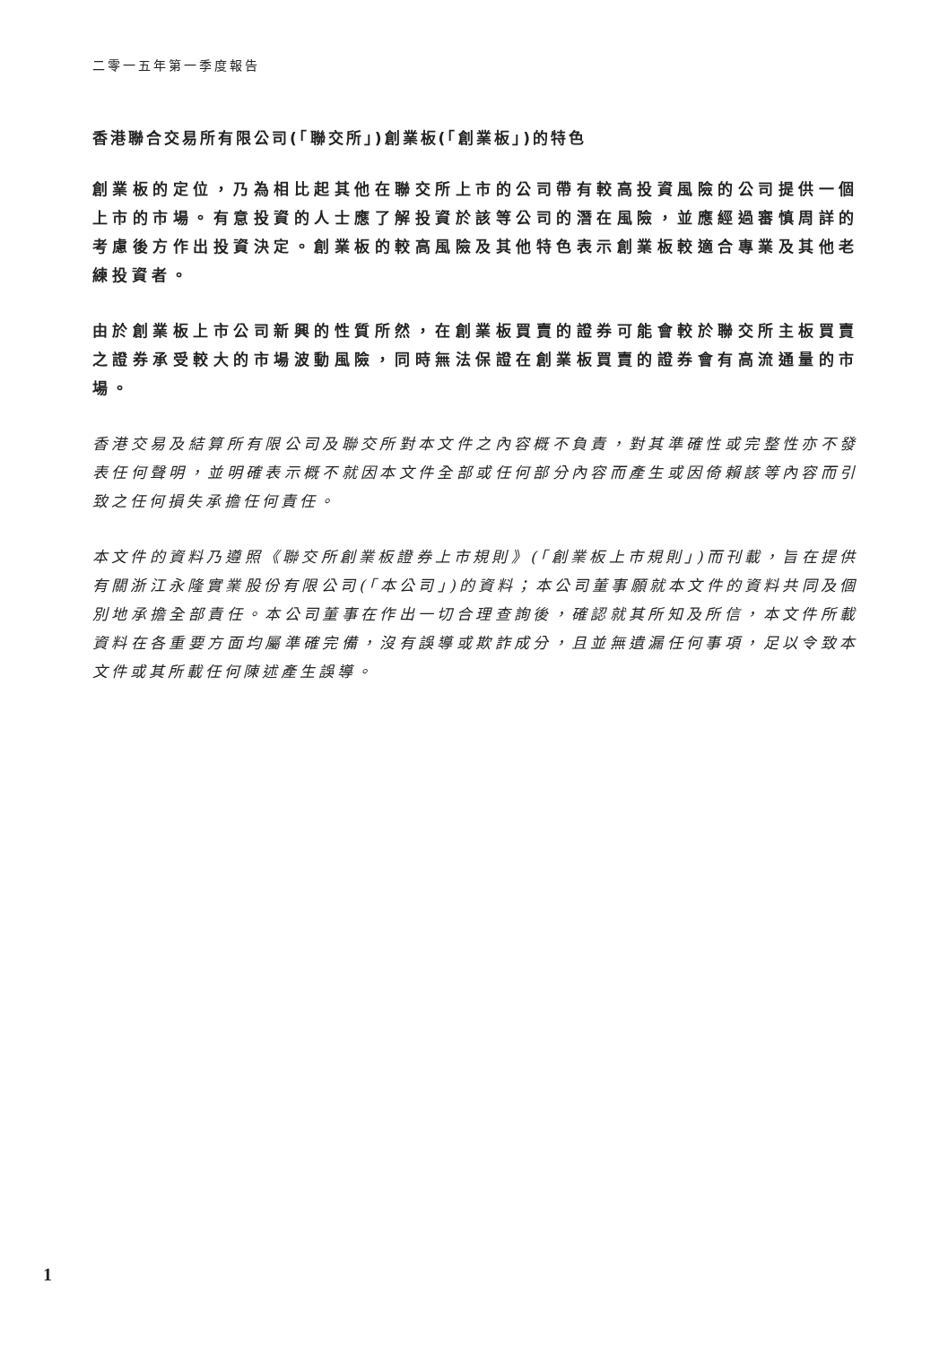二零一五年第一季度報告
香港聯合交易所有限公司(「聯交所」)創業板(「創業板」)的特色
創業板的定位，乃為相比起其他在聯交所上市的公司帶有較高投資風險的公司提供一個上市的市場。有意投資的人士應了解投資於該等公司的潛在風險，並應經過審慎周詳的考慮後方作出投資決定。創業板的較高風險及其他特色表示創業板較適合專業及其他老練投資者。
由於創業板上市公司新興的性質所然，在創業板買賣的證券可能會較於聯交所主板買賣之證券承受較大的市場波動風險，同時無法保證在創業板買賣的證券會有高流通量的市場。
香港交易及結算所有限公司及聯交所對本文件之內容概不負責，對其準確性或完整性亦不發表任何聲明，並明確表示概不就因本文件全部或任何部分內容而產生或因倚賴該等內容而引致之任何損失承擔任何責任。
本文件的資料乃遵照《聯交所創業板證券上市規則》(「創業板上市規則」)而刊載，旨在提供有關浙江永隆實業股份有限公司(「本公司」)的資料；本公司董事願就本文件的資料共同及個別地承擔全部責任。本公司董事在作出一切合理查詢後，確認就其所知及所信，本文件所載資料在各重要方面均屬準確完備，沒有誤導或欺詐成分，且並無遺漏任何事項，足以令致本文件或其所載任何陳述產生誤導。
1